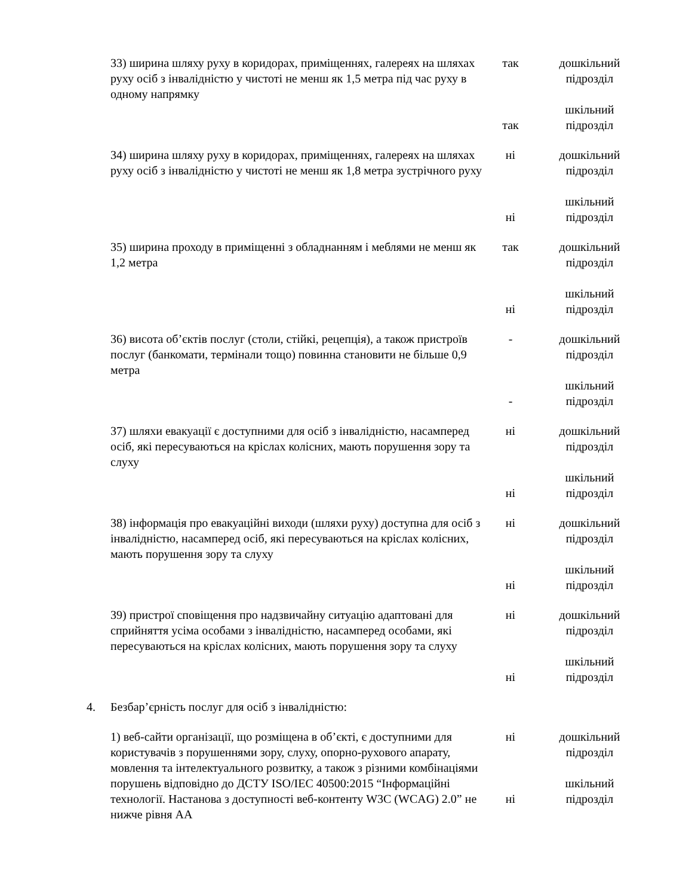| | 33) ширина шляху руху в коридорах, приміщеннях, галереях на шляхах руху осіб з інвалідністю у чистоті не менш як 1,5 метра під час руху в одному напрямку | так так | дошкільний підрозділ шкільний підрозділ |
| | 34) ширина шляху руху в коридорах, приміщеннях, галереях на шляхах руху осіб з інвалідністю у чистоті не менш як 1,8 метра зустрічного руху | ні ні | дошкільний підрозділ шкільний підрозділ |
| | 35) ширина проходу в приміщенні з обладнанням і меблями не менш як 1,2 метра | так ні | дошкільний підрозділ шкільний підрозділ |
| | 36) висота об’єктів послуг (столи, стійкі, рецепція), а також пристроїв послуг (банкомати, термінали тощо) повинна становити не більше 0,9 метра | - - | дошкільний підрозділ шкільний підрозділ |
| | 37) шляхи евакуації є доступними для осіб з інвалідністю, насамперед осіб, які пересуваються на кріслах колісних, мають порушення зору та слуху | ні ні | дошкільний підрозділ шкільний підрозділ |
| | 38) інформація про евакуаційні виходи (шляхи руху) доступна для осіб з інвалідністю, насамперед осіб, які пересуваються на кріслах колісних, мають порушення зору та слуху | ні ні | дошкільний підрозділ шкільний підрозділ |
| | 39) пристрої сповіщення про надзвичайну ситуацію адаптовані для сприйняття усіма особами з інвалідністю, насамперед особами, які пересуваються на кріслах колісних, мають порушення зору та слуху | ні ні | дошкільний підрозділ шкільний підрозділ |
| 4. | Безбар’єрність послуг для осіб з інвалідністю: | | |
| | 1) веб-сайти організації, що розміщена в об’єкті, є доступними для користувачів з порушеннями зору, слуху, опорно-рухового апарату, мовлення та інтелектуального розвитку, а також з різними комбінаціями порушень відповідно до ДСТУ ISO/IEC 40500:2015 “Інформаційні технології. Настанова з доступності веб-контенту W3C (WCAG) 2.0” не нижче рівня АА | ні ні | дошкільний підрозділ шкільний підрозділ |